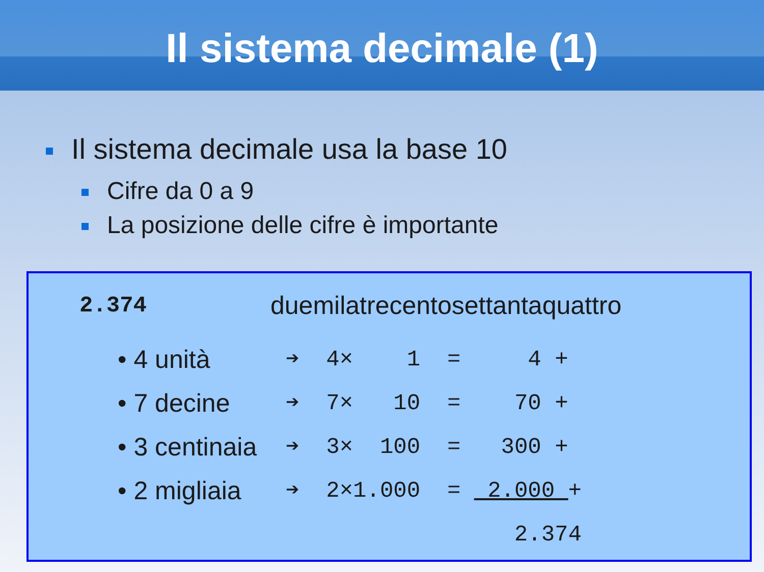Il sistema decimale (1)
Il sistema decimale usa la base 10
Cifre da 0 a 9
La posizione delle cifre è importante
2.374 duemilatrecentosettantaquattro
• 4 unità ➔ 4× 1 = 4 +
• 7 decine ➔ 7× 10 = 70 +
• 3 centinaia ➔ 3× 100 = 300 +
• 2 migliaia ➔ 2×1.000 = 2.000 +
2.374